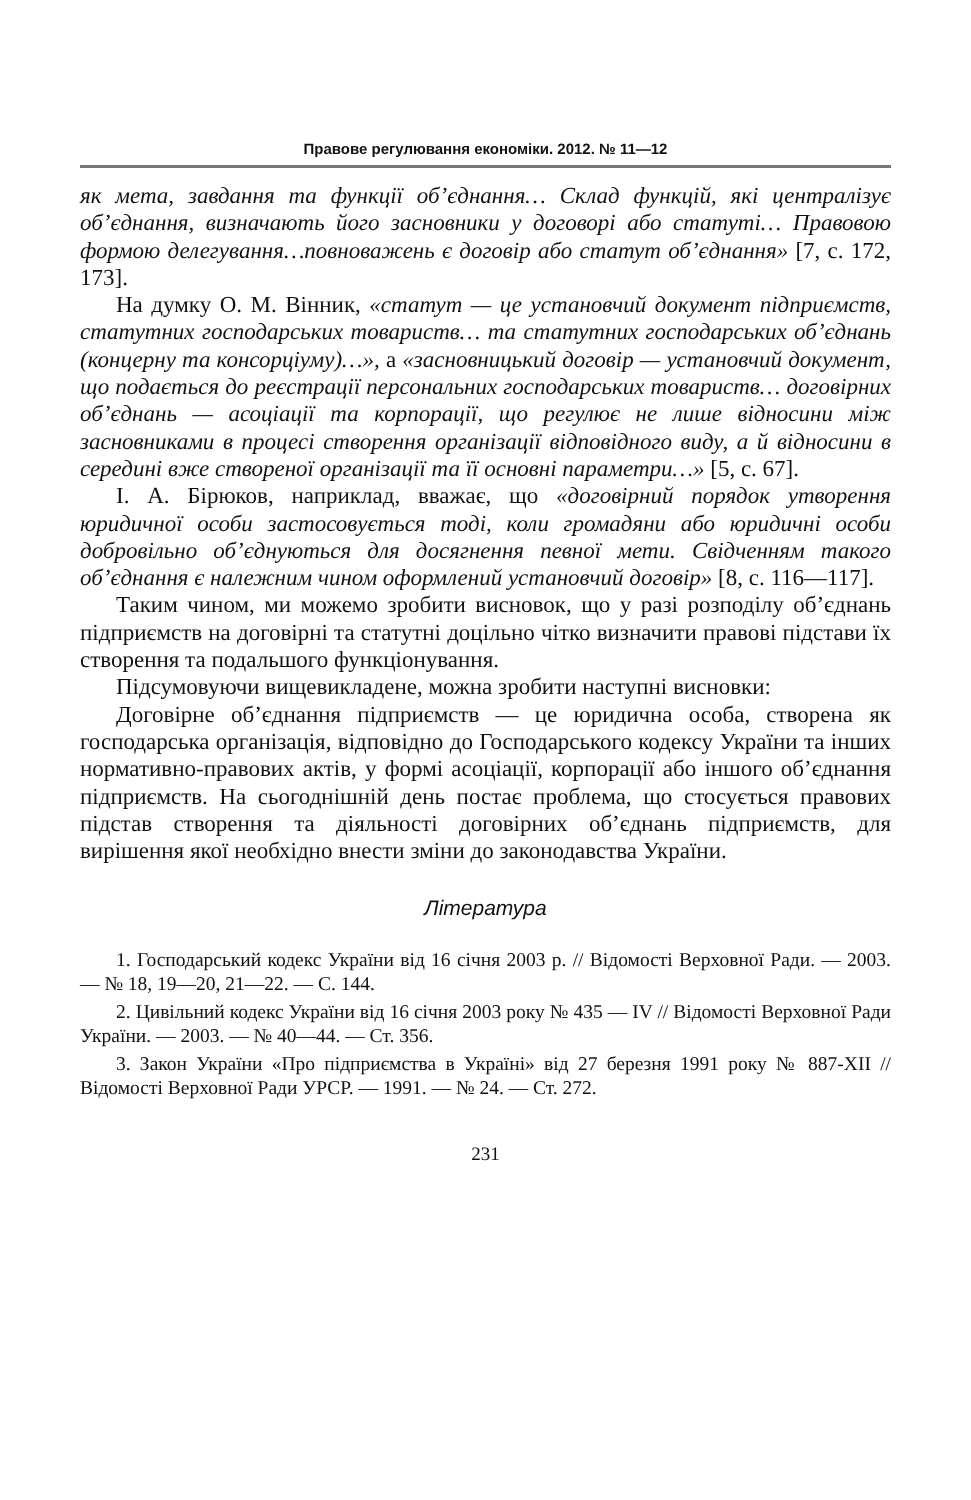Правове регулювання економіки. 2012. № 11—12
як мета, завдання та функції об’єднання… Склад функцій, які централізує об’єднання, визначають його засновники у договорі або статуті… Правовою формою делегування…повноважень є договір або статут об’єднання» [7, с. 172, 173].
На думку О. М. Вінник, «статут — це установчий документ підприємств, статутних господарських товариств… та статутних господарських об’єднань (концерну та консорціуму)…», а «засновницький договір — установчий документ, що подається до реєстрації персональних господарських товариств… договірних об’єднань — асоціації та корпорації, що регулює не лише відносини між засновниками в процесі створення організації відповідного виду, а й відносини в середині вже створеної організації та її основні параметри…» [5, с. 67].
І. А. Бірюков, наприклад, вважає, що «договірний порядок утворення юридичної особи застосовується тоді, коли громадяни або юридичні особи добровільно об’єднуються для досягнення певної мети. Свідченням такого об’єднання є належним чином оформлений установчий договір» [8, с. 116—117].
Таким чином, ми можемо зробити висновок, що у разі розподілу об’єднань підприємств на договірні та статутні доцільно чітко визначити правові підстави їх створення та подальшого функціонування.
Підсумовуючи вищевикладене, можна зробити наступні висновки:
Договірне об’єднання підприємств — це юридична особа, створена як господарська організація, відповідно до Господарського кодексу України та інших нормативно-правових актів, у формі асоціації, корпорації або іншого об’єднання підприємств. На сьогоднішній день постає проблема, що стосується правових підстав створення та діяльності договірних об’єднань підприємств, для вирішення якої необхідно внести зміни до законодавства України.
Література
1. Господарський кодекс України від 16 січня 2003 р. // Відомості Верховної Ради. — 2003. — № 18, 19—20, 21—22. — С. 144.
2. Цивільний кодекс України від 16 січня 2003 року № 435 — IV // Відомості Верховної Ради України. — 2003. — № 40—44. — Ст. 356.
3. Закон України «Про підприємства в Україні» від 27 березня 1991 року № 887-XII // Відомості Верховної Ради УРСР. — 1991. — № 24. — Ст. 272.
231